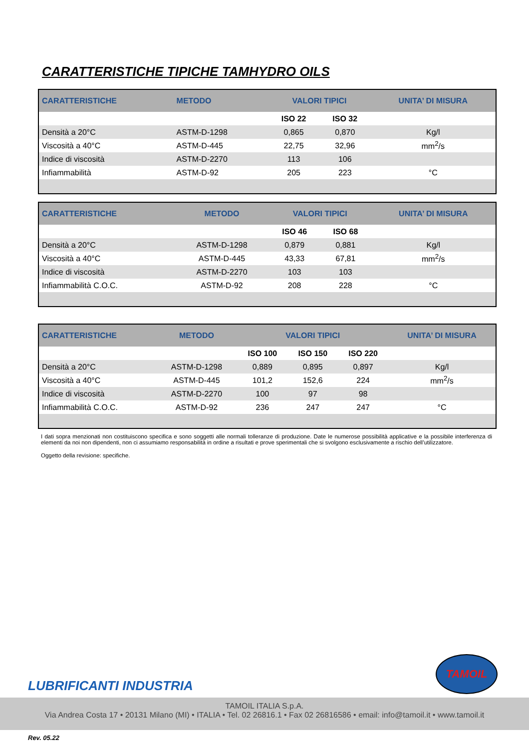CARATTERISTICHE TIPICHE TAMHYDRO OILS
| CARATTERISTICHE | METODO | VALORI TIPICI | | UNITA’ DI MISURA |
| --- | --- | --- | --- | --- |
| | | ISO 22 | ISO 32 | |
| Densità a 20°C | ASTM-D-1298 | 0,865 | 0,870 | Kg/l |
| Viscosità a 40°C | ASTM-D-445 | 22,75 | 32,96 | mm<sup>2</sup>/s |
| Indice di viscosità | ASTM-D-2270 | 113 | 106 | |
| Infiammabilità | ASTM-D-92 | 205 | 223 | °C |
| CARATTERISTICHE | METODO | VALORI TIPICI | | UNITA’ DI MISURA |
| --- | --- | --- | --- | --- |
| | | ISO 46 | ISO 68 | |
| Densità a 20°C | ASTM-D-1298 | 0,879 | 0,881 | Kg/l |
| Viscosità a 40°C | ASTM-D-445 | 43,33 | 67,81 | mm<sup>2</sup>/s |
| Indice di viscosità | ASTM-D-2270 | 103 | 103 | |
| Infiammabilità C.O.C. | ASTM-D-92 | 208 | 228 | °C |
| CARATTERISTICHE | METODO | VALORI TIPICI | | | UNITA’ DI MISURA |
| --- | --- | --- | --- | --- | --- |
| | | ISO 100 | ISO 150 | ISO 220 | |
| Densità a 20°C | ASTM-D-1298 | 0,889 | 0,895 | 0,897 | Kg/l |
| Viscosità a 40°C | ASTM-D-445 | 101,2 | 152,6 | 224 | mm<sup>2</sup>/s |
| Indice di viscosità | ASTM-D-2270 | 100 | 97 | 98 | |
| Infiammabilità C.O.C. | ASTM-D-92 | 236 | 247 | 247 | °C |
I dati sopra menzionati non costituiscono specifica e sono soggetti alle normali tolleranze di produzione. Date le numerose possibilità applicative e la possibile interferenza di elementi da noi non dipendenti, non ci assumiamo responsabilità in ordine a risultati e prove sperimentali che si svolgono esclusivamente a rischio dell’utilizzatore.
Oggetto della revisione: specifiche.
LUBRIFICANTI INDUSTRIA
TAMOIL
TAMOIL ITALIA S.p.A.
Via Andrea Costa 17 • 20131 Milano (MI) • ITALIA • Tel. 02 26816.1 • Fax 02 26816586 • email: info@tamoil.it • www.tamoil.it
Rev. 05.22